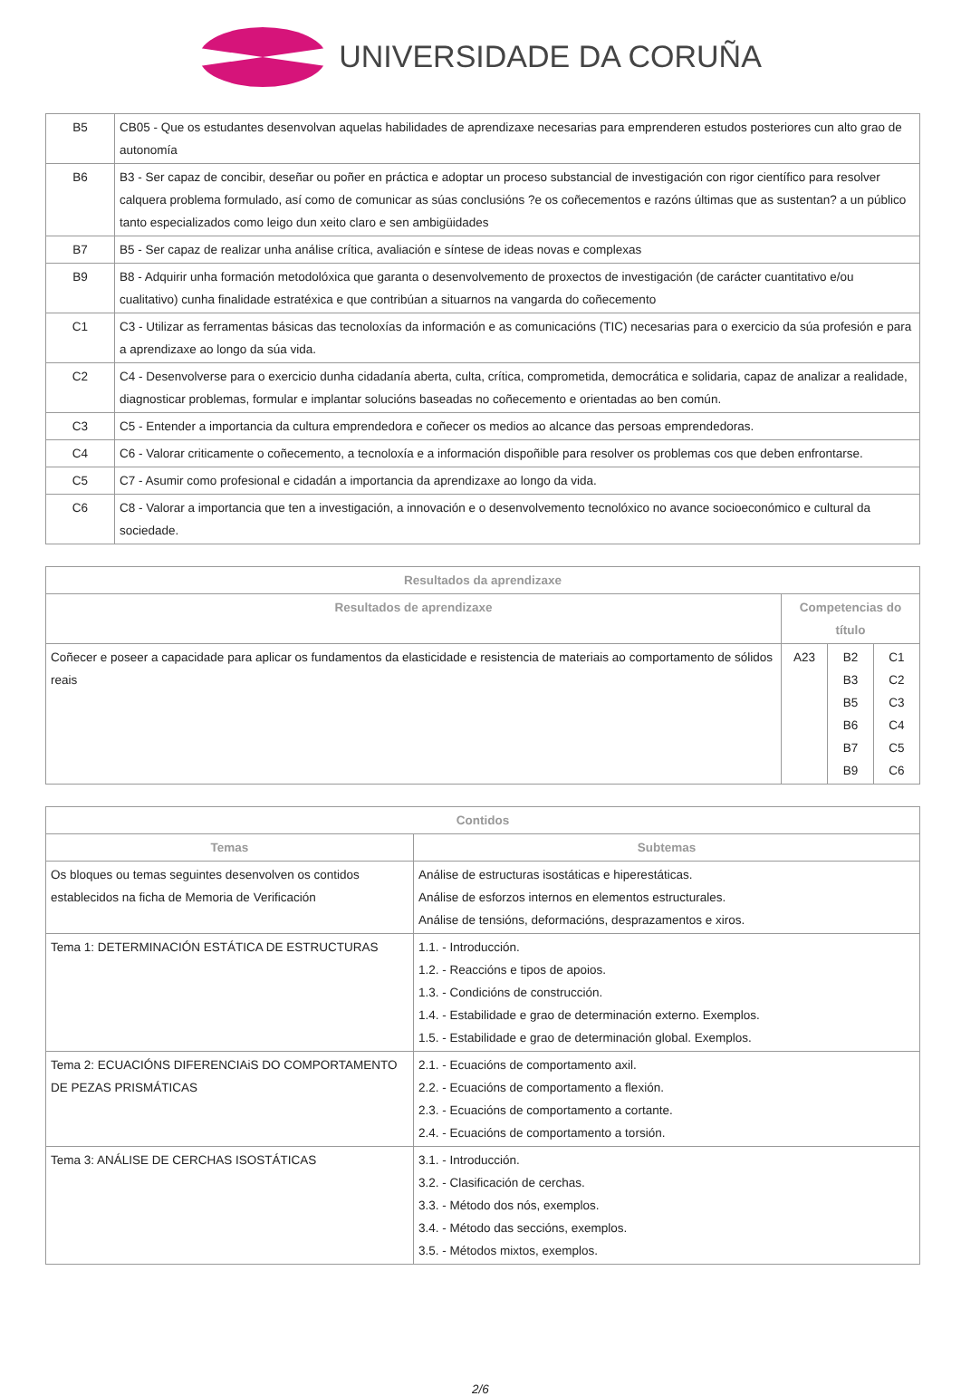UNIVERSIDADE DA CORUÑA
| B5 | CB05 - Que os estudantes desenvolvan aquelas habilidades de aprendizaxe necesarias para emprenderen estudos posteriores cun alto grao de autonomía |
| B6 | B3 - Ser capaz de concibir, deseñar ou poñer en práctica e adoptar un proceso substancial de investigación con rigor científico para resolver calquera problema formulado, así como de comunicar as súas conclusións ?e os coñecementos e razóns últimas que as sustentan? a un público tanto especializados como leigo dun xeito claro e sen ambigüidades |
| B7 | B5 - Ser capaz de realizar unha análise crítica, avaliación e síntese de ideas novas e complexas |
| B9 | B8 - Adquirir unha formación metodolóxica que garanta o desenvolvemento de proxectos de investigación (de carácter cuantitativo e/ou cualitativo) cunha finalidade estratéxica e que contribúan a situarnos na vangarda do coñecemento |
| C1 | C3 - Utilizar as ferramentas básicas das tecnoloxías da información e as comunicacións (TIC) necesarias para o exercicio da súa profesión e para a aprendizaxe ao longo da súa vida. |
| C2 | C4 - Desenvolverse para o exercicio dunha cidadanía aberta, culta, crítica, comprometida, democrática e solidaria, capaz de analizar a realidade, diagnosticar problemas, formular e implantar solucións baseadas no coñecemento e orientadas ao ben común. |
| C3 | C5 - Entender a importancia da cultura emprendedora e coñecer os medios ao alcance das persoas emprendedoras. |
| C4 | C6 - Valorar criticamente o coñecemento, a tecnoloxía e a información dispoñible para resolver os problemas cos que deben enfrontarse. |
| C5 | C7 - Asumir como profesional e cidadán a importancia da aprendizaxe ao longo da vida. |
| C6 | C8 - Valorar a importancia que ten a investigación, a innovación e o desenvolvemento tecnolóxico no avance socioeconómico e cultural da sociedade. |
| Resultados da aprendizaxe | | | |
| --- | --- | --- | --- |
| Resultados de aprendizaxe | Competencias do título | | |
| Coñecer e poseer a capacidade para aplicar os fundamentos da elasticidade e resistencia de materiais ao comportamento de sólidos reais | A23 | B2 B3 B5 B6 B7 B9 | C1 C2 C3 C4 C5 C6 |
| Contidos | |
| --- | --- |
| Temas | Subtemas |
| Os bloques ou temas seguintes desenvolven os contidos establecidos na ficha de Memoria de Verificación | Análise de estructuras isostáticas e hiperestáticas. Análise de esforzos internos en elementos estructurales. Análise de tensións, deformacións, desprazamentos e xiros. |
| Tema 1: DETERMINACIÓN ESTÁTICA DE ESTRUCTURAS | 1.1. - Introducción. 1.2. - Reaccións e tipos de apoios. 1.3. - Condicións de construcción. 1.4. - Estabilidade e grao de determinación externo. Exemplos. 1.5. - Estabilidade e grao de determinación global. Exemplos. |
| Tema 2: ECUACIÓNS DIFERENCIAiS DO COMPORTAMENTO DE PEZAS PRISMÁTICAS | 2.1. - Ecuacións de comportamento axil. 2.2. - Ecuacións de comportamento a flexión. 2.3. - Ecuacións de comportamento a cortante. 2.4. - Ecuacións de comportamento a torsión. |
| Tema 3: ANÁLISE DE CERCHAS ISOSTÁTICAS | 3.1. - Introducción. 3.2. - Clasificación de cerchas. 3.3. - Método dos nós, exemplos. 3.4. - Método das seccións, exemplos. 3.5. - Métodos mixtos, exemplos. |
2/6